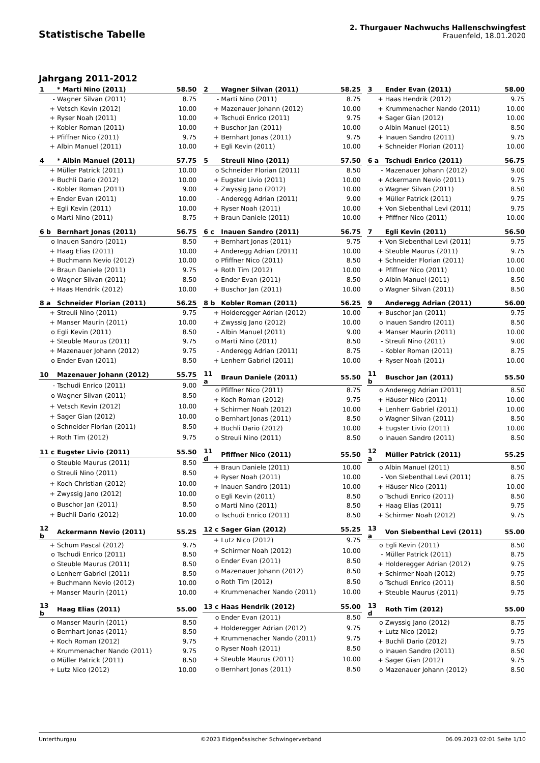Statistische Tabelle
2. Thurgauer Nachwuchs Hallenschwingfest
Frauenfeld, 18.01.2020
Jahrgang 2011-2012
| 1 | * Marti Nino (2011) | 58.50 |
| --- | --- | --- |
| - | Wagner Silvan (2011) | 8.75 |
| + | Vetsch Kevin (2012) | 10.00 |
| + | Ryser Noah (2011) | 10.00 |
| + | Kobler Roman (2011) | 10.00 |
| + | Pfiffner Nico (2011) | 9.75 |
| + | Albin Manuel (2011) | 10.00 |
| 2 | Wagner Silvan (2011) | 58.25 |
| --- | --- | --- |
| - | Marti Nino (2011) | 8.75 |
| + | Mazenauer Johann (2012) | 10.00 |
| + | Tschudi Enrico (2011) | 9.75 |
| + | Buschor Jan (2011) | 10.00 |
| + | Bernhart Jonas (2011) | 9.75 |
| + | Egli Kevin (2011) | 10.00 |
| 3 | Ender Evan (2011) | 58.00 |
| --- | --- | --- |
| + | Haas Hendrik (2012) | 9.75 |
| + | Krummenacher Nando (2011) | 10.00 |
| + | Sager Gian (2012) | 10.00 |
| o | Albin Manuel (2011) | 8.50 |
| + | Inauen Sandro (2011) | 9.75 |
| + | Schneider Florian (2011) | 10.00 |
| 4 | * Albin Manuel (2011) | 57.75 |
| --- | --- | --- |
| + | Müller Patrick (2011) | 10.00 |
| + | Buchli Dario (2012) | 10.00 |
| - | Kobler Roman (2011) | 9.00 |
| + | Ender Evan (2011) | 10.00 |
| + | Egli Kevin (2011) | 10.00 |
| o | Marti Nino (2011) | 8.75 |
| 5 | Streuli Nino (2011) | 57.50 |
| --- | --- | --- |
| o | Schneider Florian (2011) | 8.50 |
| + | Eugster Livio (2011) | 10.00 |
| + | Zwyssig Jano (2012) | 10.00 |
| - | Anderegg Adrian (2011) | 9.00 |
| + | Ryser Noah (2011) | 10.00 |
| + | Braun Daniele (2011) | 10.00 |
| 6 a | Tschudi Enrico (2011) | 56.75 |
| --- | --- | --- |
| - | Mazenauer Johann (2012) | 9.00 |
| + | Ackermann Nevio (2011) | 9.75 |
| o | Wagner Silvan (2011) | 8.50 |
| + | Müller Patrick (2011) | 9.75 |
| + | Von Siebenthal Levi (2011) | 9.75 |
| + | Pfiffner Nico (2011) | 10.00 |
| 6 b | Bernhart Jonas (2011) | 56.75 |
| --- | --- | --- |
| o | Inauen Sandro (2011) | 8.50 |
| + | Haag Elias (2011) | 10.00 |
| + | Buchmann Nevio (2012) | 10.00 |
| + | Braun Daniele (2011) | 9.75 |
| o | Wagner Silvan (2011) | 8.50 |
| + | Haas Hendrik (2012) | 10.00 |
| 6 c | Inauen Sandro (2011) | 56.75 |
| --- | --- | --- |
| + | Bernhart Jonas (2011) | 9.75 |
| + | Anderegg Adrian (2011) | 10.00 |
| o | Pfiffner Nico (2011) | 8.50 |
| + | Roth Tim (2012) | 10.00 |
| o | Ender Evan (2011) | 8.50 |
| + | Buschor Jan (2011) | 10.00 |
| 7 | Egli Kevin (2011) | 56.50 |
| --- | --- | --- |
| + | Von Siebenthal Levi (2011) | 9.75 |
| + | Steuble Maurus (2011) | 9.75 |
| + | Schneider Florian (2011) | 10.00 |
| + | Pfiffner Nico (2011) | 10.00 |
| o | Albin Manuel (2011) | 8.50 |
| o | Wagner Silvan (2011) | 8.50 |
| 8 a | Schneider Florian (2011) | 56.25 |
| --- | --- | --- |
| + | Streuli Nino (2011) | 9.75 |
| + | Manser Maurin (2011) | 10.00 |
| o | Egli Kevin (2011) | 8.50 |
| + | Steuble Maurus (2011) | 9.75 |
| + | Mazenauer Johann (2012) | 9.75 |
| o | Ender Evan (2011) | 8.50 |
| 8 b | Kobler Roman (2011) | 56.25 |
| --- | --- | --- |
| + | Holderegger Adrian (2012) | 10.00 |
| + | Zwyssig Jano (2012) | 10.00 |
| - | Albin Manuel (2011) | 9.00 |
| o | Marti Nino (2011) | 8.50 |
| - | Anderegg Adrian (2011) | 8.75 |
| + | Lenherr Gabriel (2011) | 10.00 |
| 9 | Anderegg Adrian (2011) | 56.00 |
| --- | --- | --- |
| + | Buschor Jan (2011) | 9.75 |
| o | Inauen Sandro (2011) | 8.50 |
| + | Manser Maurin (2011) | 10.00 |
| - | Streuli Nino (2011) | 9.00 |
| - | Kobler Roman (2011) | 8.75 |
| + | Ryser Noah (2011) | 10.00 |
| 10 | Mazenauer Johann (2012) | 55.75 |
| --- | --- | --- |
| - | Tschudi Enrico (2011) | 9.00 |
| o | Wagner Silvan (2011) | 8.50 |
| + | Vetsch Kevin (2012) | 10.00 |
| + | Sager Gian (2012) | 10.00 |
| o | Schneider Florian (2011) | 8.50 |
| + | Roth Tim (2012) | 9.75 |
| 11 a | Braun Daniele (2011) | 55.50 |
| --- | --- | --- |
| o | Pfiffner Nico (2011) | 8.75 |
| + | Koch Roman (2012) | 9.75 |
| + | Schirmer Noah (2012) | 10.00 |
| o | Bernhart Jonas (2011) | 8.50 |
| + | Buchli Dario (2012) | 10.00 |
| o | Streuli Nino (2011) | 8.50 |
| 11 b | Buschor Jan (2011) | 55.50 |
| --- | --- | --- |
| o | Anderegg Adrian (2011) | 8.50 |
| + | Häuser Nico (2011) | 10.00 |
| + | Lenherr Gabriel (2011) | 10.00 |
| o | Wagner Silvan (2011) | 8.50 |
| + | Eugster Livio (2011) | 10.00 |
| o | Inauen Sandro (2011) | 8.50 |
| 11 c | Eugster Livio (2011) | 55.50 |
| --- | --- | --- |
| o | Steuble Maurus (2011) | 8.50 |
| o | Streuli Nino (2011) | 8.50 |
| + | Koch Christian (2012) | 10.00 |
| + | Zwyssig Jano (2012) | 10.00 |
| o | Buschor Jan (2011) | 8.50 |
| + | Buchli Dario (2012) | 10.00 |
| 11 d | Pfiffner Nico (2011) | 55.50 |
| --- | --- | --- |
| + | Braun Daniele (2011) | 10.00 |
| + | Ryser Noah (2011) | 10.00 |
| + | Inauen Sandro (2011) | 10.00 |
| o | Egli Kevin (2011) | 8.50 |
| o | Marti Nino (2011) | 8.50 |
| o | Tschudi Enrico (2011) | 8.50 |
| 12 a | Müller Patrick (2011) | 55.25 |
| --- | --- | --- |
| o | Albin Manuel (2011) | 8.50 |
| - | Von Siebenthal Levi (2011) | 8.75 |
| + | Häuser Nico (2011) | 10.00 |
| o | Tschudi Enrico (2011) | 8.50 |
| + | Haag Elias (2011) | 9.75 |
| + | Schirmer Noah (2012) | 9.75 |
| 12 b | Ackermann Nevio (2011) | 55.25 |
| --- | --- | --- |
| + | Schum Pascal (2012) | 9.75 |
| o | Tschudi Enrico (2011) | 8.50 |
| o | Steuble Maurus (2011) | 8.50 |
| o | Lenherr Gabriel (2011) | 8.50 |
| + | Buchmann Nevio (2012) | 10.00 |
| + | Manser Maurin (2011) | 10.00 |
| 12 c | Sager Gian (2012) | 55.25 |
| --- | --- | --- |
| + | Lutz Nico (2012) | 9.75 |
| + | Schirmer Noah (2012) | 10.00 |
| o | Ender Evan (2011) | 8.50 |
| o | Mazenauer Johann (2012) | 8.50 |
| o | Roth Tim (2012) | 8.50 |
| + | Krummenacher Nando (2011) | 10.00 |
| 13 a | Von Siebenthal Levi (2011) | 55.00 |
| --- | --- | --- |
| o | Egli Kevin (2011) | 8.50 |
| - | Müller Patrick (2011) | 8.75 |
| + | Holderegger Adrian (2012) | 9.75 |
| + | Schirmer Noah (2012) | 9.75 |
| o | Tschudi Enrico (2011) | 8.50 |
| + | Steuble Maurus (2011) | 9.75 |
| 13 b | Haag Elias (2011) | 55.00 |
| --- | --- | --- |
| o | Manser Maurin (2011) | 8.50 |
| o | Bernhart Jonas (2011) | 8.50 |
| + | Koch Roman (2012) | 9.75 |
| + | Krummenacher Nando (2011) | 9.75 |
| o | Müller Patrick (2011) | 8.50 |
| + | Lutz Nico (2012) | 10.00 |
| 13 c | Haas Hendrik (2012) | 55.00 |
| --- | --- | --- |
| o | Ender Evan (2011) | 8.50 |
| + | Holderegger Adrian (2012) | 9.75 |
| + | Krummenacher Nando (2011) | 9.75 |
| o | Ryser Noah (2011) | 8.50 |
| + | Steuble Maurus (2011) | 10.00 |
| o | Bernhart Jonas (2011) | 8.50 |
| 13 d | Roth Tim (2012) | 55.00 |
| --- | --- | --- |
| o | Zwyssig Jano (2012) | 8.75 |
| + | Lutz Nico (2012) | 9.75 |
| + | Buchli Dario (2012) | 9.75 |
| o | Inauen Sandro (2011) | 8.50 |
| + | Sager Gian (2012) | 9.75 |
| o | Mazenauer Johann (2012) | 8.50 |
Unterthurgau ©2023 Eidgenössischer Schwingerverband 06.09.2023 02:01 Seite 1/10